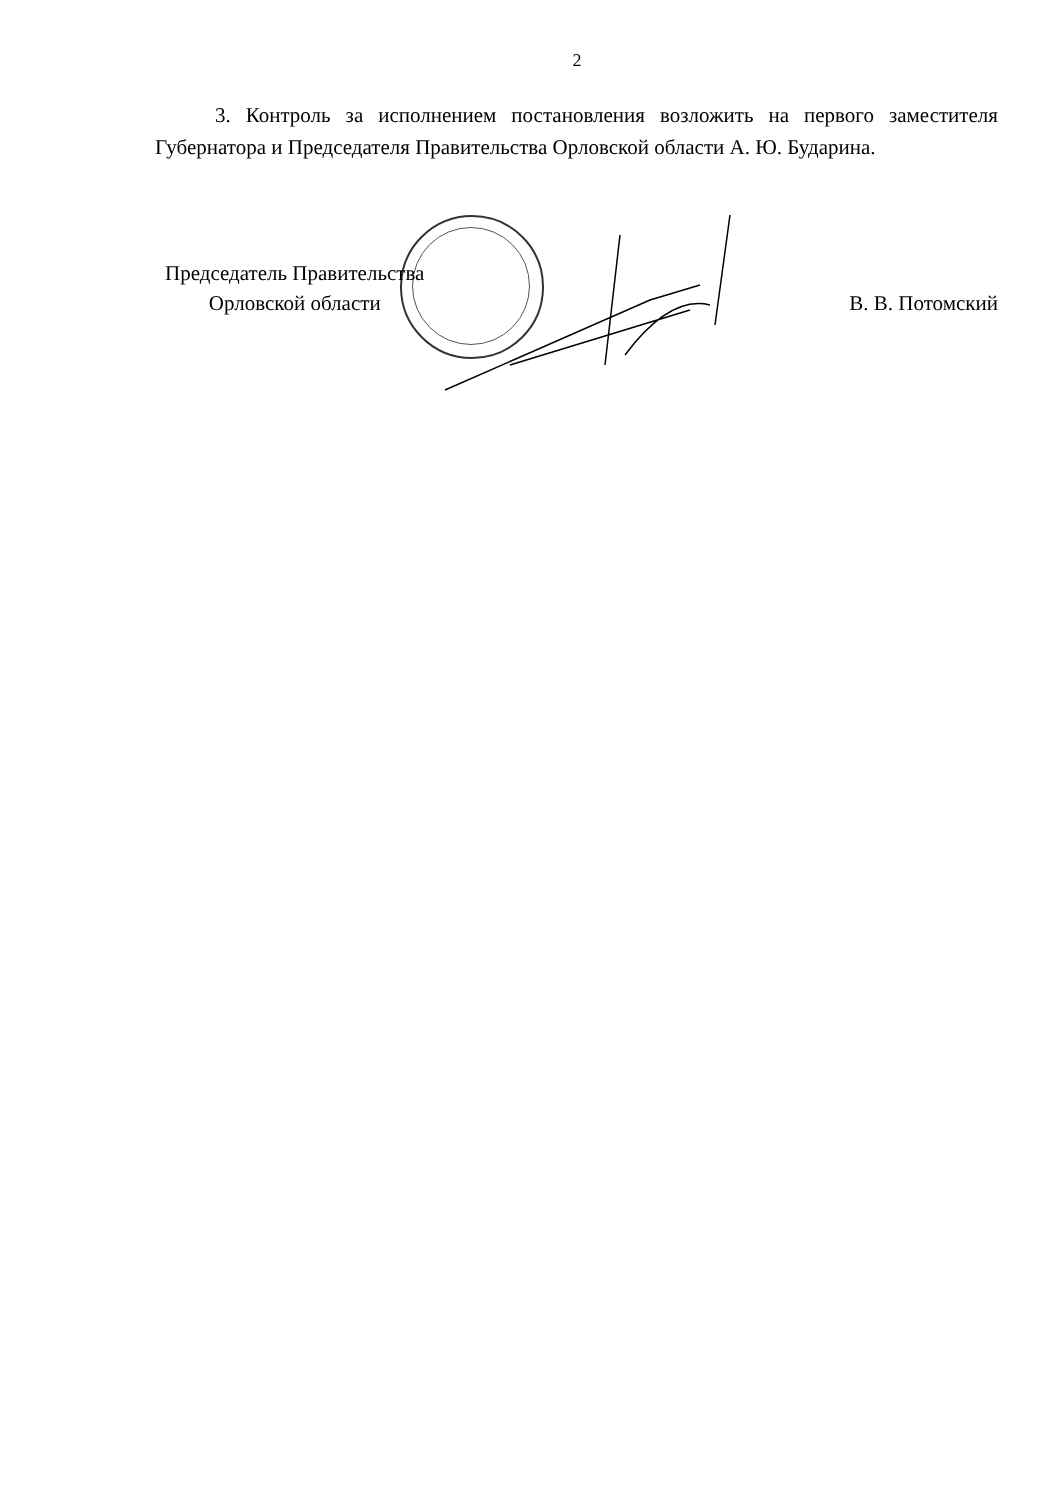2
3. Контроль за исполнением постановления возложить на первого заместителя Губернатора и Председателя Правительства Орловской области А. Ю. Бударина.
Председатель Правительства
Орловской области
В. В. Потомский